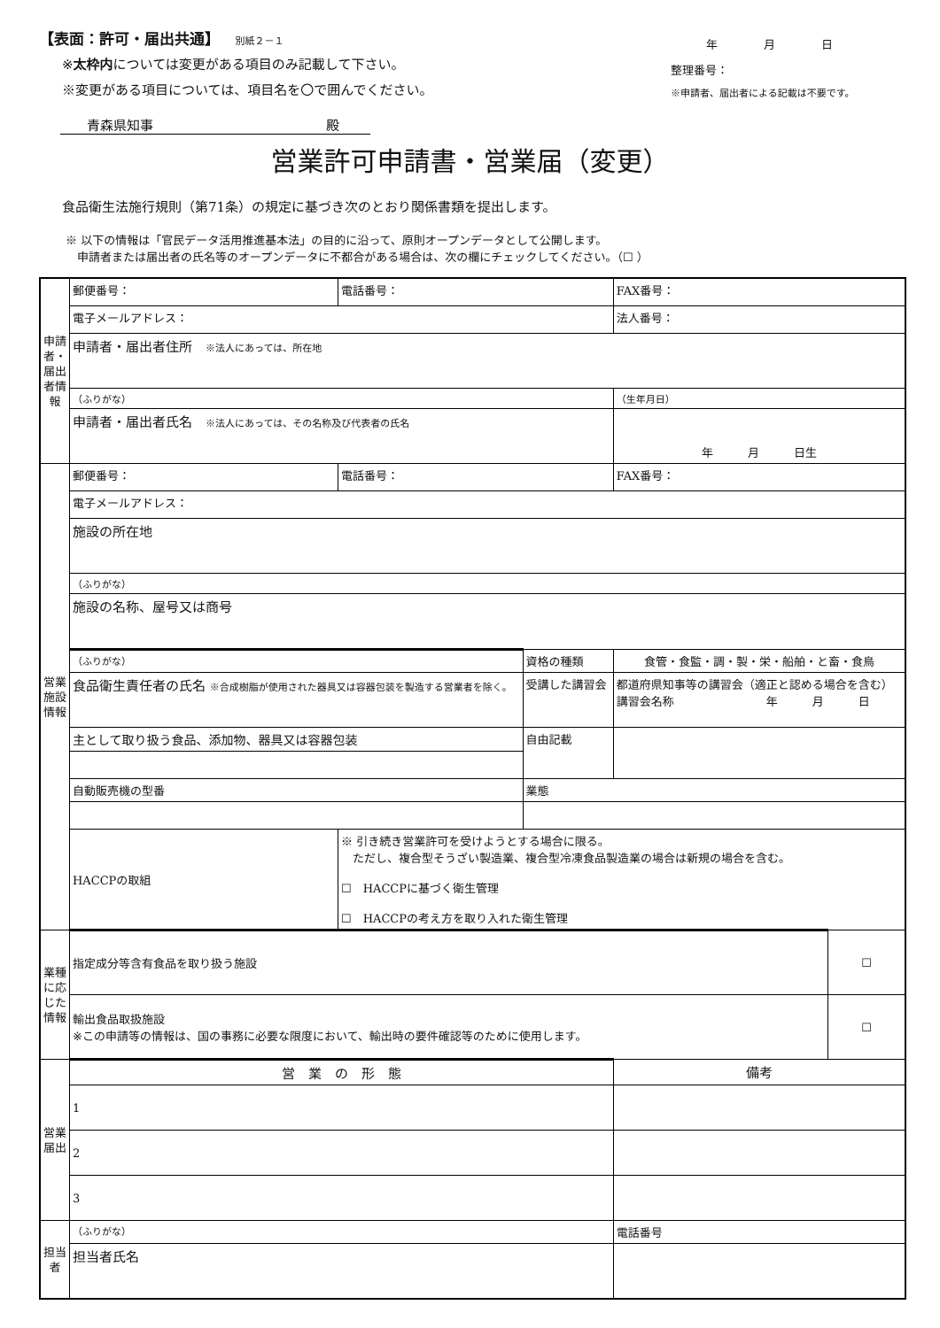【表面：許可・届出共通】　　別紙２－１
※太枠内については変更がある項目のみ記載して下さい。
※変更がある項目については、項目名を〇で囲んでください。
年　　　　月　　　　日
整理番号：
※申請者、届出者による記載は不要です。
　　青森県知事　　　　　　　　　　　　　殿
営業許可申請書・営業届（変更）
食品衛生法施行規則（第71条）の規定に基づき次のとおり関係書類を提出します。
※ 以下の情報は「官民データ活用推進基本法」の目的に沿って、原則オープンデータとして公開します。
　申請者または届出者の氏名等のオープンデータに不都合がある場合は、次の欄にチェックしてください。（☐ ）
| 申請者・届出者情報 | 郵便番号： | 電話番号： | | FAX番号： | |
| | 電子メールアドレス： | | | 法人番号： | |
| | 申請者・届出者住所 ※法人にあっては、所在地 | | | | |
| | （ふりがな） | | | （生年月日） | |
| | 申請者・届出者氏名 ※法人にあっては、その名称及び代表者の氏名 | | | 年 月 日生 | |
| 営業施設情報 | 郵便番号： | 電話番号： | | FAX番号： | |
| | 電子メールアドレス： | | | | |
| | 施設の所在地 | | | | |
| | （ふりがな） | | | | |
| | 施設の名称、屋号又は商号 | | | | |
| | （ふりがな） | | 資格の種類 | 食管・食監・調・製・栄・船舶・と畜・食鳥 | |
| | 食品衛生責任者の氏名 ※合成樹脂が使用された器具又は容器包装を製造する営業者を除く。 | | 受講した講習会 | 都道府県知事等の講習会（適正と認める場合を含む） 講習会名称 年 月 日 | |
| | 主として取り扱う食品、添加物、器具又は容器包装 | | 自由記載 | | |
| | 自動販売機の型番 | | 業態 | | |
| | HACCPの取組 | ※ 引き続き営業許可を受けようとする場合に限る。 ただし、複合型そうざい製造業、複合型冷凍食品製造業の場合は新規の場合を含む。 ☐ HACCPに基づく衛生管理 ☐ HACCPの考え方を取り入れた衛生管理 | | | |
| 業種に応じた情報 | 指定成分等含有食品を取り扱う施設 | | | | ☐ |
| | 輸出食品取扱施設 ※この申請等の情報は、国の事務に必要な限度において、輸出時の要件確認等のために使用します。 | | | | ☐ |
| 営業届出 | 営 業 の 形 態 | | | 備考 | |
| | 1 | | | | |
| | 2 | | | | |
| | 3 | | | | |
| 担当者 | （ふりがな） | | | 電話番号 | |
| | 担当者氏名 | | | | |